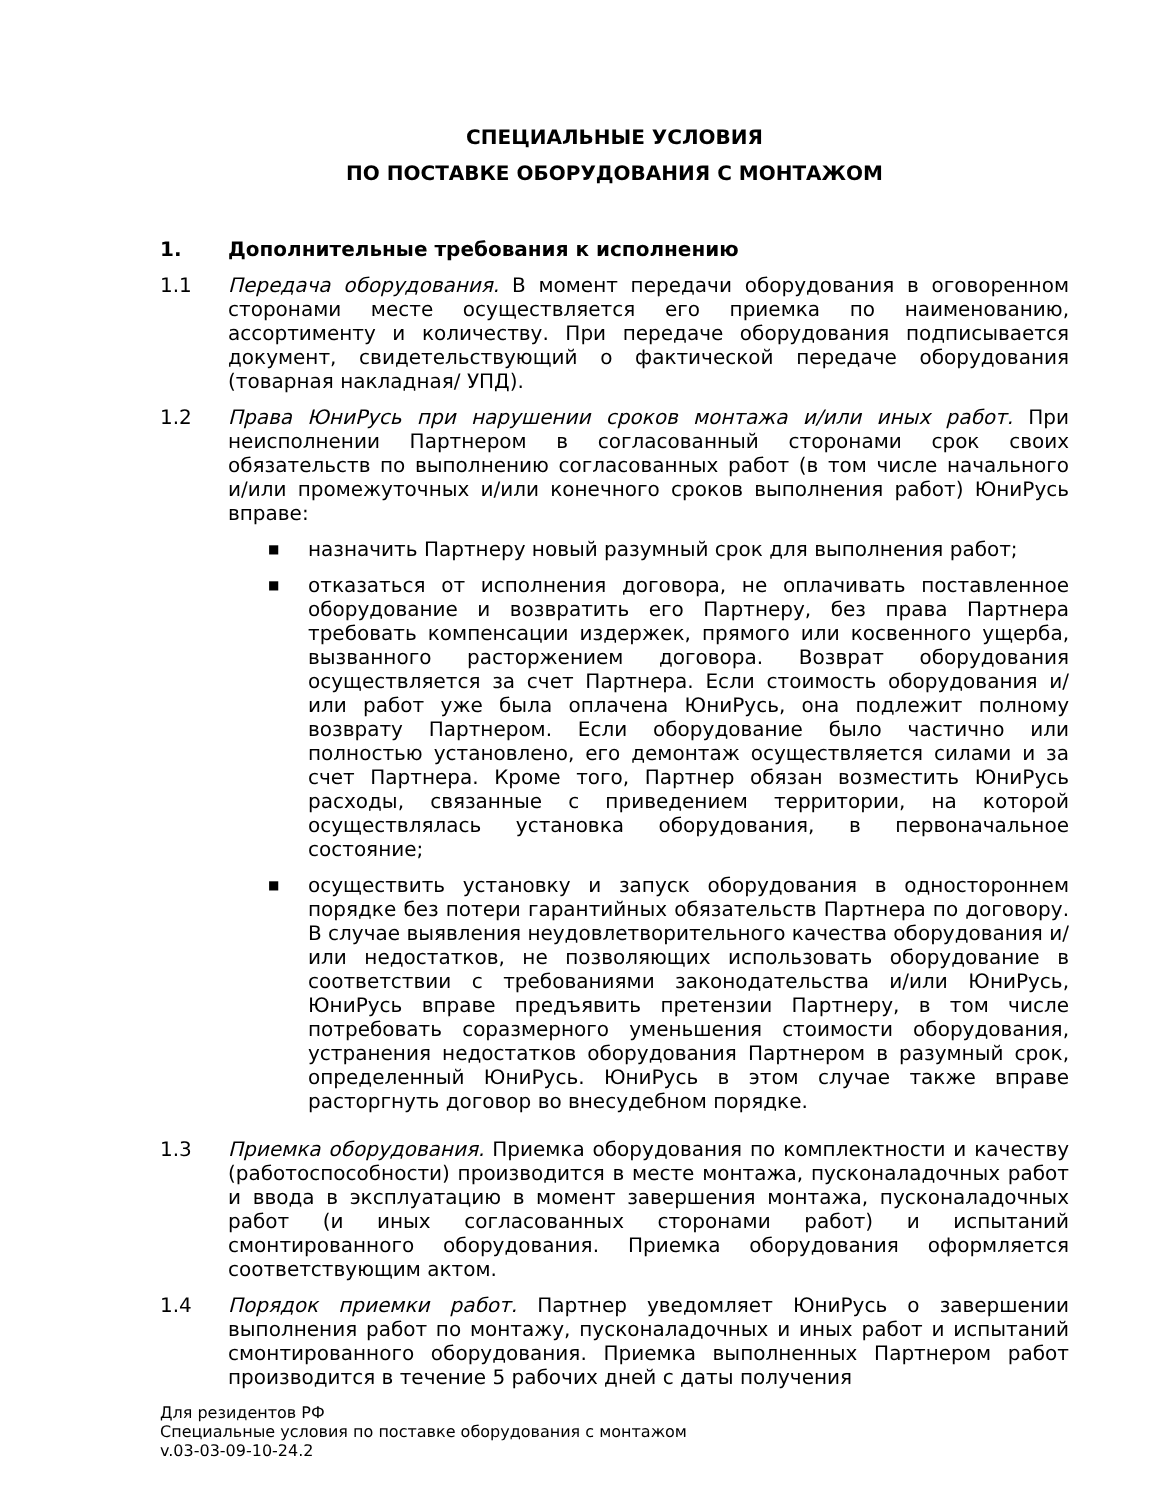СПЕЦИАЛЬНЫЕ УСЛОВИЯ
ПО ПОСТАВКЕ ОБОРУДОВАНИЯ С МОНТАЖОМ
1. Дополнительные требования к исполнению
1.1 Передача оборудования. В момент передачи оборудования в оговоренном сторонами месте осуществляется его приемка по наименованию, ассортименту и количеству. При передаче оборудования подписывается документ, свидетельствующий о фактической передаче оборудования (товарная накладная/ УПД).
1.2 Права ЮниРусь при нарушении сроков монтажа и/или иных работ. При неисполнении Партнером в согласованный сторонами срок своих обязательств по выполнению согласованных работ (в том числе начального и/или промежуточных и/или конечного сроков выполнения работ) ЮниРусь вправе:
■ назначить Партнеру новый разумный срок для выполнения работ;
■ отказаться от исполнения договора, не оплачивать поставленное оборудование и возвратить его Партнеру, без права Партнера требовать компенсации издержек, прямого или косвенного ущерба, вызванного расторжением договора. Возврат оборудования осуществляется за счет Партнера. Если стоимость оборудования и/или работ уже была оплачена ЮниРусь, она подлежит полному возврату Партнером. Если оборудование было частично или полностью установлено, его демонтаж осуществляется силами и за счет Партнера. Кроме того, Партнер обязан возместить ЮниРусь расходы, связанные с приведением территории, на которой осуществлялась установка оборудования, в первоначальное состояние;
■ осуществить установку и запуск оборудования в одностороннем порядке без потери гарантийных обязательств Партнера по договору. В случае выявления неудовлетворительного качества оборудования и/или недостатков, не позволяющих использовать оборудование в соответствии с требованиями законодательства и/или ЮниРусь, ЮниРусь вправе предъявить претензии Партнеру, в том числе потребовать соразмерного уменьшения стоимости оборудования, устранения недостатков оборудования Партнером в разумный срок, определенный ЮниРусь. ЮниРусь в этом случае также вправе расторгнуть договор во внесудебном порядке.
1.3 Приемка оборудования. Приемка оборудования по комплектности и качеству (работоспособности) производится в месте монтажа, пусконаладочных работ и ввода в эксплуатацию в момент завершения монтажа, пусконаладочных работ (и иных согласованных сторонами работ) и испытаний смонтированного оборудования. Приемка оборудования оформляется соответствующим актом.
1.4 Порядок приемки работ. Партнер уведомляет ЮниРусь о завершении выполнения работ по монтажу, пусконаладочных и иных работ и испытаний смонтированного оборудования. Приемка выполненных Партнером работ производится в течение 5 рабочих дней с даты получения
Для резидентов РФ
Специальные условия по поставке оборудования с монтажом
v.03-03-09-10-24.2